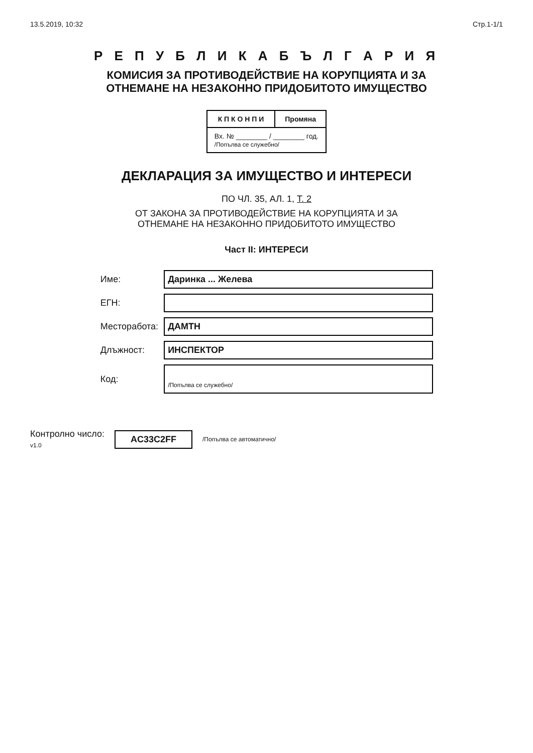13.5.2019, 10:32 Стр.1-1/1
Р Е П У Б Л И К А Б Ъ Л Г А Р И Я
КОМИСИЯ ЗА ПРОТИВОДЕЙСТВИЕ НА КОРУПЦИЯТА И ЗА
ОТНЕМАНЕ НА НЕЗАКОННО ПРИДОБИТОТО ИМУЩЕСТВО
| К П К О Н П И | Промяна |
| --- | --- |
| Вх. № ________ / ________ год. /Попълва се служебно/ | |
ДЕКЛАРАЦИЯ ЗА ИМУЩЕСТВО И ИНТЕРЕСИ
ПО ЧЛ. 35, АЛ. 1, Т. 2
ОТ ЗАКОНА ЗА ПРОТИВОДЕЙСТВИЕ НА КОРУПЦИЯТА И ЗА
ОТНЕМАНЕ НА НЕЗАКОННО ПРИДОБИТОТО ИМУЩЕСТВО
Част II: ИНТЕРЕСИ
| Име: | Даринка ... Желева |
| ЕГН: | |
| Месторабота: | ДАМТН |
| Длъжност: | ИНСПЕКТОР |
| Код: | /Попълва се служебно/ |
Контролно число:
v1.0 AC33C2FF /Попълва се автоматично/